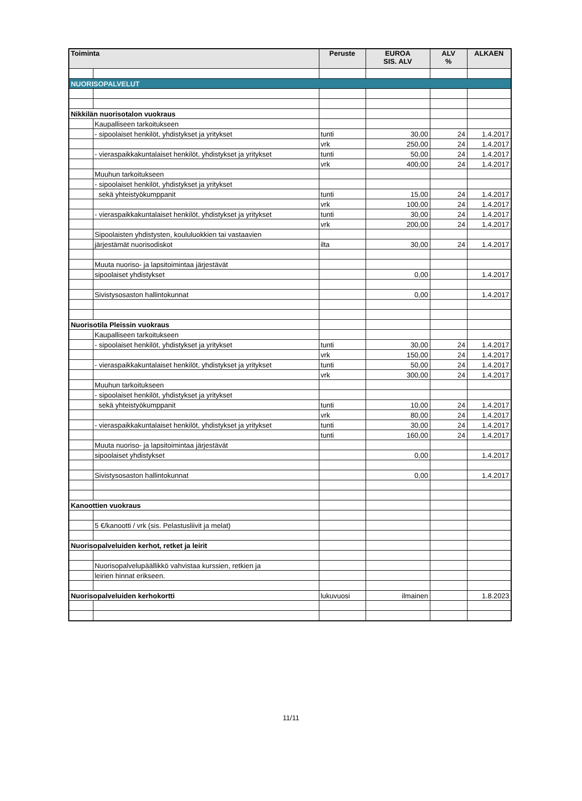| Toiminta | | Peruste | EUROA SIS. ALV | ALV % | ALKAEN |
| --- | --- | --- | --- | --- | --- |
| NUORISOPALVELUT | | | | | |
| Nikkilän nuorisotalon vuokraus | | | | | |
| | Kaupalliseen tarkoitukseen | | | | |
| | - sipoolaiset henkilöt, yhdistykset ja yritykset | tunti | 30,00 | 24 | 1.4.2017 |
| | | vrk | 250,00 | 24 | 1.4.2017 |
| | - vieraspaikkakuntalaiset henkilöt, yhdistykset ja yritykset | tunti | 50,00 | 24 | 1.4.2017 |
| | | vrk | 400,00 | 24 | 1.4.2017 |
| | Muuhun tarkoitukseen | | | | |
| | - sipoolaiset henkilöt, yhdistykset ja yritykset | | | | |
| | sekä yhteistyökumppanit | tunti | 15,00 | 24 | 1.4.2017 |
| | | vrk | 100,00 | 24 | 1.4.2017 |
| | - vieraspaikkakuntalaiset henkilöt, yhdistykset ja yritykset | tunti | 30,00 | 24 | 1.4.2017 |
| | | vrk | 200,00 | 24 | 1.4.2017 |
| | Sipoolaisten yhdistysten, koululuokkien tai vastaavien | | | | |
| | järjestämät nuorisodiskot | ilta | 30,00 | 24 | 1.4.2017 |
| | Muuta nuoriso- ja lapsitoimintaa järjestävät | | | | |
| | sipoolaiset yhdistykset | | 0,00 | | 1.4.2017 |
| | Sivistysosaston hallintokunnat | | 0,00 | | 1.4.2017 |
| Nuorisotila Pleissin vuokraus | | | | | |
| | Kaupalliseen tarkoitukseen | | | | |
| | - sipoolaiset henkilöt, yhdistykset ja yritykset | tunti | 30,00 | 24 | 1.4.2017 |
| | | vrk | 150,00 | 24 | 1.4.2017 |
| | - vieraspaikkakuntalaiset henkilöt, yhdistykset ja yritykset | tunti | 50,00 | 24 | 1.4.2017 |
| | | vrk | 300,00 | 24 | 1.4.2017 |
| | Muuhun tarkoitukseen | | | | |
| | - sipoolaiset henkilöt, yhdistykset ja yritykset | | | | |
| | sekä yhteistyökumppanit | tunti | 10,00 | 24 | 1.4.2017 |
| | | vrk | 80,00 | 24 | 1.4.2017 |
| | - vieraspaikkakuntalaiset henkilöt, yhdistykset ja yritykset | tunti | 30,00 | 24 | 1.4.2017 |
| | | tunti | 160,00 | 24 | 1.4.2017 |
| | Muuta nuoriso- ja lapsitoimintaa järjestävät | | | | |
| | sipoolaiset yhdistykset | | 0,00 | | 1.4.2017 |
| | Sivistysosaston hallintokunnat | | 0,00 | | 1.4.2017 |
| Kanoottien vuokraus | | | | | |
| | 5 €/kanootti / vrk (sis. Pelastusliivit ja melat) | | | | |
| Nuorisopalveluiden kerhot, retket ja leirit | | | | | |
| | Nuorisopalvelupäällikkö vahvistaa kurssien, retkien ja | | | | |
| | leirien hinnat erikseen. | | | | |
| Nuorisopalveluiden kerhokortti | | lukuvuosi | ilmainen | | 1.8.2023 |
11/11